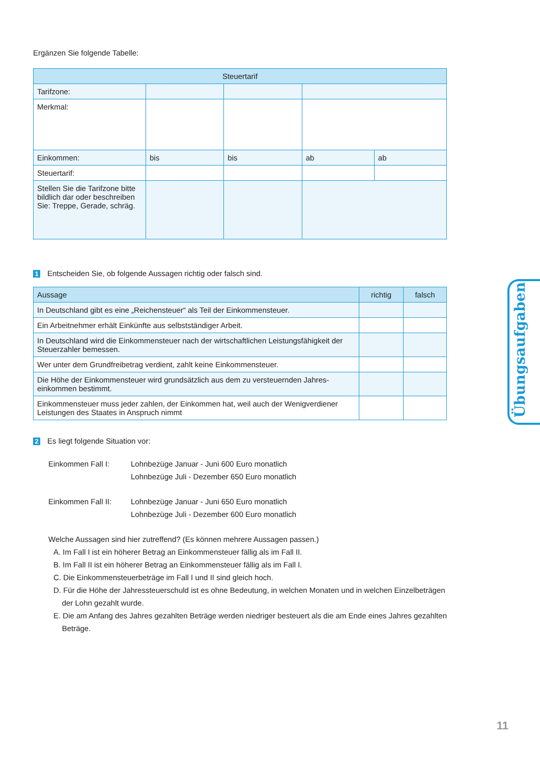Ergänzen Sie folgende Tabelle:
| Steuertarif | | | | |
| --- | --- | --- | --- | --- |
| Tarifzone: | | | | |
| Merkmal: | | | | |
| Einkommen: | bis | bis | ab | ab |
| Steuertarif: | | | | |
| Stellen Sie die Tarifzone bitte bildlich dar oder beschreiben Sie: Treppe, Gerade, schräg. | | | | |
1 Entscheiden Sie, ob folgende Aussagen richtig oder falsch sind.
| Aussage | richtig | falsch |
| --- | --- | --- |
| In Deutschland gibt es eine „Reichensteuer“ als Teil der Einkommensteuer. | | |
| Ein Arbeitnehmer erhält Einkünfte aus selbstständiger Arbeit. | | |
| In Deutschland wird die Einkommensteuer nach der wirtschaftlichen Leistungsfähigkeit der Steuerzahler bemessen. | | |
| Wer unter dem Grundfreibetrag verdient, zahlt keine Einkommensteuer. | | |
| Die Höhe der Einkommensteuer wird grundsätzlich aus dem zu versteuernden Jahres-einkommen bestimmt. | | |
| Einkommensteuer muss jeder zahlen, der Einkommen hat, weil auch der Wenigverdiener Leistungen des Staates in Anspruch nimmt | | |
2 Es liegt folgende Situation vor:
Einkommen Fall I: Lohnbezüge Januar - Juni 600 Euro monatlich
Lohnbezüge Juli - Dezember 650 Euro monatlich
Einkommen Fall II: Lohnbezüge Januar - Juni 650 Euro monatlich
Lohnbezüge Juli - Dezember 600 Euro monatlich
Welche Aussagen sind hier zutreffend? (Es können mehrere Aussagen passen.)
A. Im Fall I ist ein höherer Betrag an Einkommensteuer fällig als im Fall II.
B. Im Fall II ist ein höherer Betrag an Einkommensteuer fällig als im Fall I.
C. Die Einkommensteuerbeträge im Fall I und II sind gleich hoch.
D. Für die Höhe der Jahressteuerschuld ist es ohne Bedeutung, in welchen Monaten und in welchen Einzelbeträgen
der Lohn gezahlt wurde.
E. Die am Anfang des Jahres gezahlten Beträge werden niedriger besteuert als die am Ende eines Jahres gezahlten
Beträge.
Übungsaufgaben
11